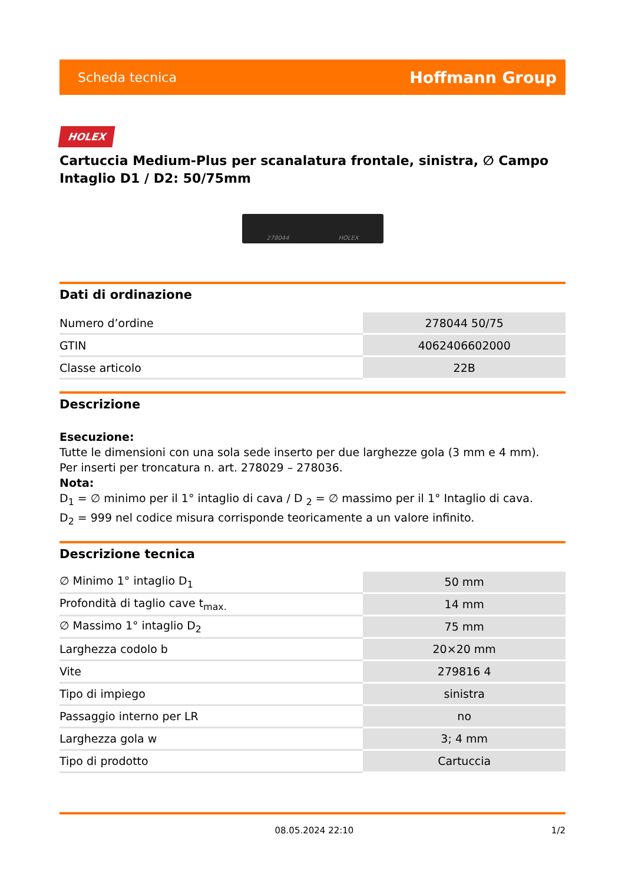Scheda tecnica Hoffmann Group
HOLEX
Cartuccia Medium-Plus per scanalatura frontale, sinistra, ∅ Campo Intaglio D1 / D2: 50/75mm
278044 HOLEX
Dati di ordinazione
| Numero d’ordine | 278044 50/75 |
| GTIN | 4062406602000 |
| Classe articolo | 22B |
Descrizione
Esecuzione:
Tutte le dimensioni con una sola sede inserto per due larghezze gola (3 mm e 4 mm).
Per inserti per troncatura n. art. 278029 – 278036.
Nota:
D<sub>1</sub> = ∅ minimo per il 1° intaglio di cava / D <sub>2</sub> = ∅ massimo per il 1° Intaglio di cava.
D<sub>2</sub> = 999 nel codice misura corrisponde teoricamente a un valore infinito.
Descrizione tecnica
| ∅ Minimo 1° intaglio D<sub>1</sub> | 50 mm |
| Profondità di taglio cave t<sub>max.</sub> | 14 mm |
| ∅ Massimo 1° intaglio D<sub>2</sub> | 75 mm |
| Larghezza codolo b | 20×20 mm |
| Vite | 279816 4 |
| Tipo di impiego | sinistra |
| Passaggio interno per LR | no |
| Larghezza gola w | 3; 4 mm |
| Tipo di prodotto | Cartuccia |
08.05.2024 22:10 1/2